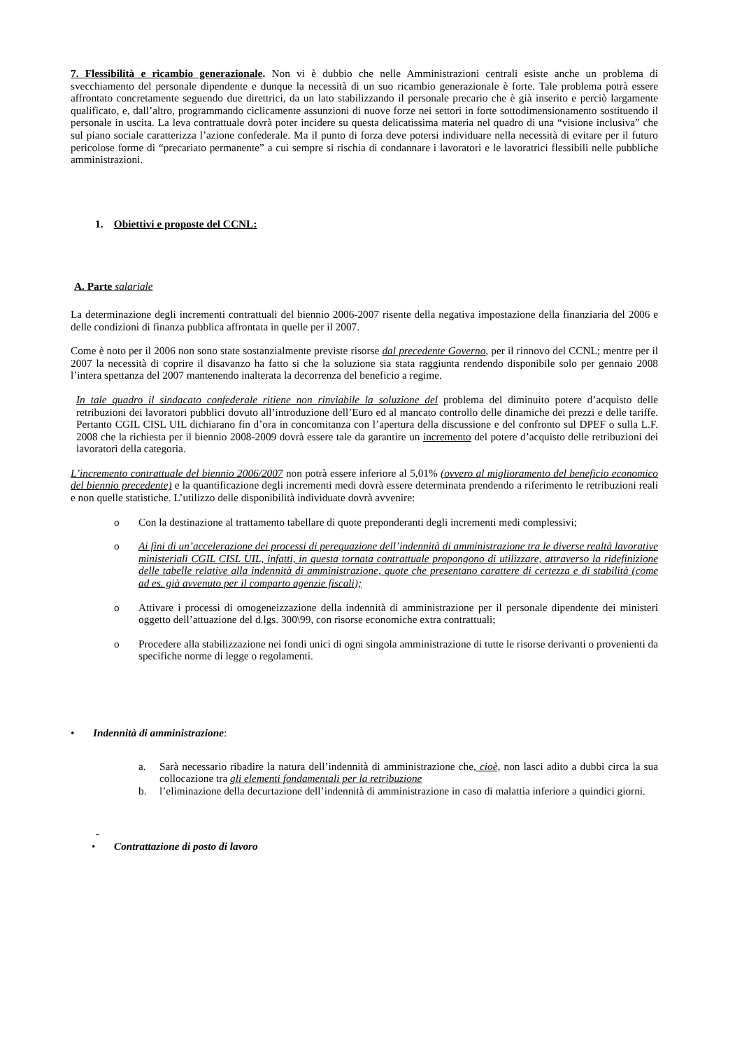7. Flessibilità e ricambio generazionale. Non vi è dubbio che nelle Amministrazioni centrali esiste anche un problema di svecchiamento del personale dipendente e dunque la necessità di un suo ricambio generazionale è forte. Tale problema potrà essere affrontato concretamente seguendo due direttrici, da un lato stabilizzando il personale precario che è già inserito e perciò largamente qualificato, e, dall’altro, programmando ciclicamente assunzioni di nuove forze nei settori in forte sottodimensionamento sostituendo il personale in uscita. La leva contrattuale dovrà poter incidere su questa delicatissima materia nel quadro di una “visione inclusiva” che sul piano sociale caratterizza l’azione confederale. Ma il punto di forza deve potersi individuare nella necessità di evitare per il futuro pericolose forme di “precariato permanente” a cui sempre si rischia di condannare i lavoratori e le lavoratrici flessibili nelle pubbliche amministrazioni.
1. Obiettivi e proposte del CCNL:
A. Parte salariale
La determinazione degli incrementi contrattuali del biennio 2006-2007 risente della negativa impostazione della finanziaria del 2006 e delle condizioni di finanza pubblica affrontata in quelle per il 2007.
Come è noto per il 2006 non sono state sostanzialmente previste risorse dal precedente Governo, per il rinnovo del CCNL; mentre per il 2007 la necessità di coprire il disavanzo ha fatto si che la soluzione sia stata raggiunta rendendo disponibile solo per gennaio 2008 l’intera spettanza del 2007 mantenendo inalterata la decorrenza del beneficio a regime.
In tale quadro il sindacato confederale ritiene non rinviabile la soluzione del problema del diminuito potere d’acquisto delle retribuzioni dei lavoratori pubblici dovuto all’introduzione dell’Euro ed al mancato controllo delle dinamiche dei prezzi e delle tariffe. Pertanto CGIL CISL UIL dichiarano fin d’ora in concomitanza con l’apertura della discussione e del confronto sul DPEF o sulla L.F. 2008 che la richiesta per il biennio 2008-2009 dovrà essere tale da garantire un incremento del potere d’acquisto delle retribuzioni dei lavoratori della categoria.
L’incremento contrattuale del biennio 2006/2007 non potrà essere inferiore al 5,01% (ovvero al miglioramento del beneficio economico del biennio precedente) e la quantificazione degli incrementi medi dovrà essere determinata prendendo a riferimento le retribuzioni reali e non quelle statistiche. L’utilizzo delle disponibilità individuate dovrà avvenire:
o Con la destinazione al trattamento tabellare di quote preponderanti degli incrementi medi complessivi;
o Ai fini di un’accelerazione dei processi di perequazione dell’indennità di amministrazione tra le diverse realtà lavorative ministeriali CGIL CISL UIL, infatti, in questa tornata contrattuale propongono di utilizzare, attraverso la ridefinizione delle tabelle relative alla indennità di amministrazione, quote che presentano carattere di certezza e di stabilità (come ad es. già avvenuto per il comparto agenzie fiscali);
o Attivare i processi di omogeneizzazione della indennità di amministrazione per il personale dipendente dei ministeri oggetto dell’attuazione del d.lgs. 300\99, con risorse economiche extra contrattuali;
o Procedere alla stabilizzazione nei fondi unici di ogni singola amministrazione di tutte le risorse derivanti o provenienti da specifiche norme di legge o regolamenti.
• Indennità di amministrazione:
a. Sarà necessario ribadire la natura dell’indennità di amministrazione che, cioè, non lasci adito a dubbi circa la sua collocazione tra gli elementi fondamentali per la retribuzione
b. l’eliminazione della decurtazione dell’indennità di amministrazione in caso di malattia inferiore a quindici giorni.
-
• Contrattazione di posto di lavoro